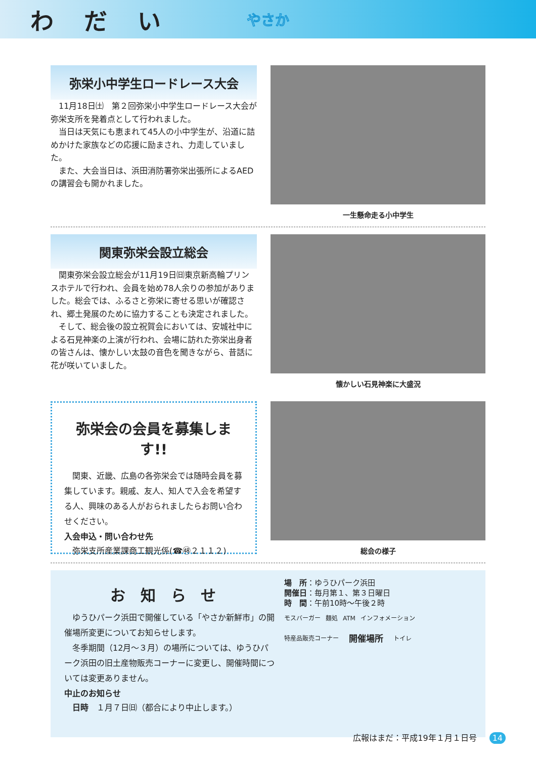わだい やさか
弥栄小中学生ロードレース大会
11月18日㈯　第２回弥栄小中学生ロードレース大会が弥栄支所を発着点として行われました。
当日は天気にも恵まれて45人の小中学生が、沿道に詰めかけた家族などの応援に励まされ、力走していました。
また、大会当日は、浜田消防署弥栄出張所によるAEDの講習会も開かれました。
一生懸命走る小中学生
関東弥栄会設立総会
関東弥栄会設立総会が11月19日㈰東京新高輪プリンスホテルで行われ、会員を始め78人余りの参加がありました。総会では、ふるさと弥栄に寄せる思いが確認され、郷土発展のために協力することも決定されました。
そして、総会後の設立祝賀会においては、安城社中による石見神楽の上演が行われ、会場に訪れた弥栄出身者の皆さんは、懐かしい太鼓の音色を聞きながら、昔話に花が咲いていました。
懐かしい石見神楽に大盛況
弥栄会の会員を募集します!!
関東、近畿、広島の各弥栄会では随時会員を募集しています。親戚、友人、知人で入会を希望する人、興味のある人がおられましたらお問い合わせください。
入会申込・問い合わせ先
弥栄支所産業課商工観光係(☎㊽２１１２)
総会の様子
お知らせ
ゆうひパーク浜田で開催している「やさか新鮮市」の開催場所変更についてお知らせします。
冬季期間（12月～３月）の場所については、ゆうひパーク浜田の旧土産物販売コーナーに変更し、開催時間については変更ありません。
中止のお知らせ
日時　１月７日㈰（都合により中止します。）
場　所：ゆうひパーク浜田
開催日：毎月第１、第３日曜日
時　間：午前10時～午後２時
モスバーガー 麺処 ATM インフォメーション
特産品販売コーナー 開催場所 トイレ
広報はまだ：平成19年１月１日号 14